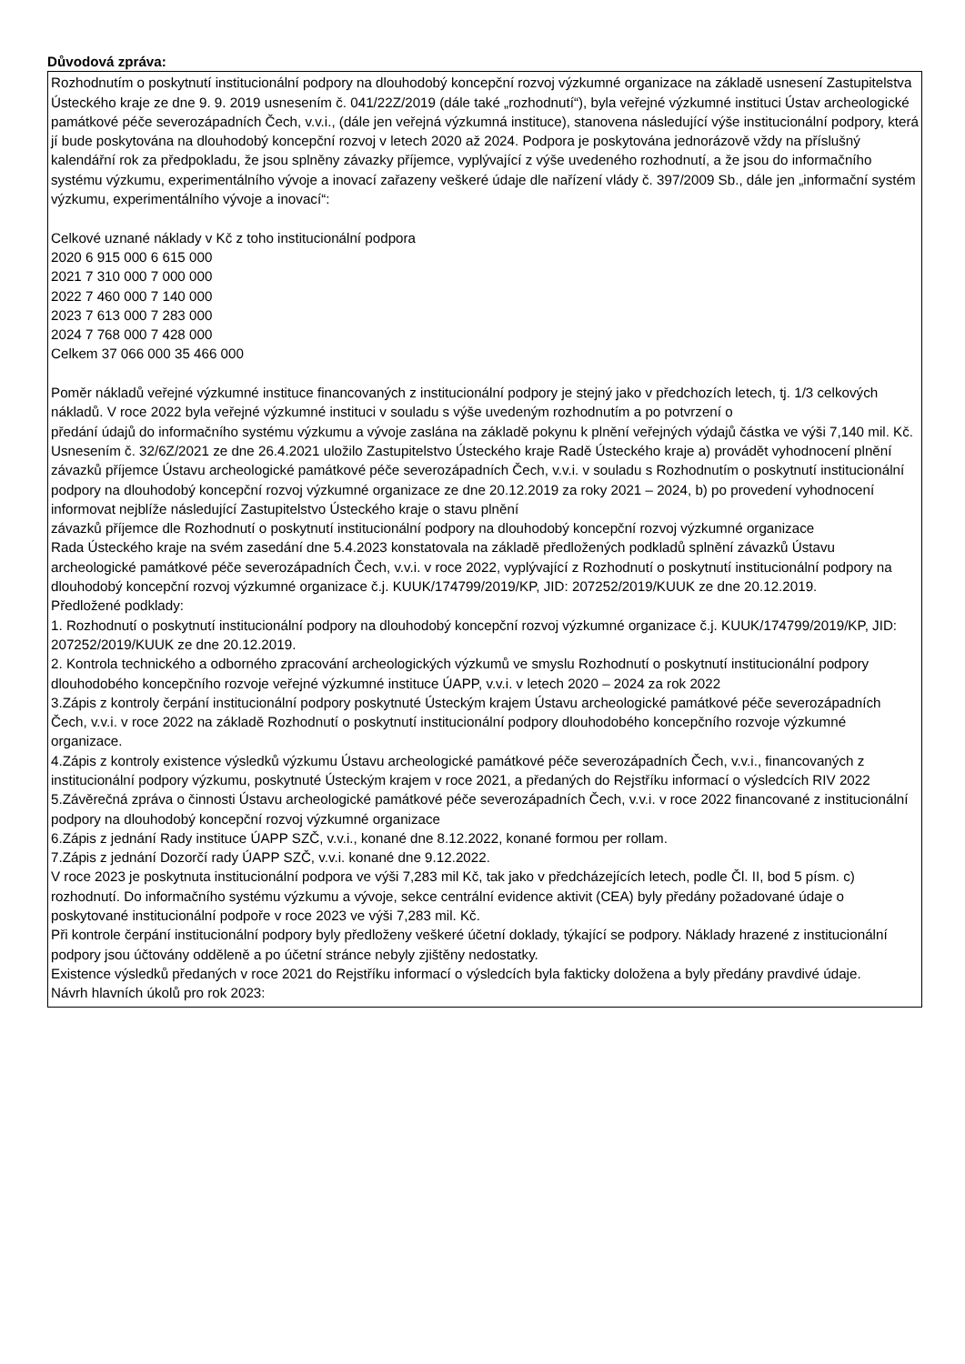Důvodová zpráva:
Rozhodnutím o poskytnutí institucionální podpory na dlouhodobý koncepční rozvoj výzkumné organizace na základě usnesení Zastupitelstva Ústeckého kraje ze dne 9. 9. 2019 usnesením č. 041/22Z/2019 (dále také „rozhodnutí“), byla veřejné výzkumné instituci Ústav archeologické památkové péče severozápadních Čech, v.v.i., (dále jen veřejná výzkumná instituce), stanovena následující výše institucionální podpory, která jí bude poskytována na dlouhodobý koncepční rozvoj v letech 2020 až 2024. Podpora je poskytována jednorázově vždy na příslušný kalendářní rok za předpokladu, že jsou splněny závazky příjemce, vyplývající z výše uvedeného rozhodnutí, a že jsou do informačního systému výzkumu, experimentálního vývoje a inovací zařazeny veškeré údaje dle nařízení vlády č. 397/2009 Sb., dále jen „informační systém výzkumu, experimentálního vývoje a inovací“:
Celkové uznané náklady v Kč z toho institucionální podpora
2020 6 915 000 6 615 000
2021 7 310 000 7 000 000
2022 7 460 000 7 140 000
2023 7 613 000 7 283 000
2024 7 768 000 7 428 000
Celkem 37 066 000 35 466 000
Poměr nákladů veřejné výzkumné instituce financovaných z institucionální podpory je stejný jako v předchozích letech, tj. 1/3 celkových nákladů. V roce 2022 byla veřejné výzkumné instituci v souladu s výše uvedeným rozhodnutím a po potvrzení o
předání údajů do informačního systému výzkumu a vývoje zaslána na základě pokynu k plnění veřejných výdajů částka ve výši 7,140 mil. Kč.
Usnesením č. 32/6Z/2021 ze dne 26.4.2021 uložilo Zastupitelstvo Ústeckého kraje Radě Ústeckého kraje a) provádět vyhodnocení plnění závazků příjemce Ústavu archeologické památkové péče severozápadních Čech, v.v.i. v souladu s Rozhodnutím o poskytnutí institucionální podpory na dlouhodobý koncepční rozvoj výzkumné organizace ze dne 20.12.2019 za roky 2021 – 2024, b) po provedení vyhodnocení informovat nejblíže následující Zastupitelstvo Ústeckého kraje o stavu plnění
závazků příjemce dle Rozhodnutí o poskytnutí institucionální podpory na dlouhodobý koncepční rozvoj výzkumné organizace
Rada Ústeckého kraje na svém zasedání dne 5.4.2023 konstatovala na základě předložených podkladů splnění závazků Ústavu archeologické památkové péče severozápadních Čech, v.v.i. v roce 2022, vyplývající z Rozhodnutí o poskytnutí institucionální podpory na dlouhodobý koncepční rozvoj výzkumné organizace č.j. KUUK/174799/2019/KP, JID: 207252/2019/KUUK ze dne 20.12.2019.
Předložené podklady:
1. Rozhodnutí o poskytnutí institucionální podpory na dlouhodobý koncepční rozvoj výzkumné organizace č.j. KUUK/174799/2019/KP, JID: 207252/2019/KUUK ze dne 20.12.2019.
2. Kontrola technického a odborného zpracování archeologických výzkumů ve smyslu Rozhodnutí o poskytnutí institucionální podpory dlouhodobého koncepčního rozvoje veřejné výzkumné instituce ÚAPP, v.v.i. v letech 2020 – 2024 za rok 2022
3.Zápis z kontroly čerpání institucionální podpory poskytnuté Ústeckým krajem Ústavu archeologické památkové péče severozápadních Čech, v.v.i. v roce 2022 na základě Rozhodnutí o poskytnutí institucionální podpory dlouhodobého koncepčního rozvoje výzkumné organizace.
4.Zápis z kontroly existence výsledků výzkumu Ústavu archeologické památkové péče severozápadních Čech, v.v.i., financovaných z institucionální podpory výzkumu, poskytnuté Ústeckým krajem v roce 2021, a předaných do Rejstříku informací o výsledcích RIV 2022
5.Závěrečná zpráva o činnosti Ústavu archeologické památkové péče severozápadních Čech, v.v.i. v roce 2022 financované z institucionální podpory na dlouhodobý koncepční rozvoj výzkumné organizace
6.Zápis z jednání Rady instituce ÚAPP SZČ, v.v.i., konané dne 8.12.2022, konané formou per rollam.
7.Zápis z jednání Dozorčí rady ÚAPP SZČ, v.v.i. konané dne 9.12.2022.
V roce 2023 je poskytnuta institucionální podpora ve výši 7,283 mil Kč, tak jako v předcházejících letech, podle Čl. II, bod 5 písm. c) rozhodnutí. Do informačního systému výzkumu a vývoje, sekce centrální evidence aktivit (CEA) byly předány požadované údaje o poskytované institucionální podpoře v roce 2023 ve výši 7,283 mil. Kč.
Při kontrole čerpání institucionální podpory byly předloženy veškeré účetní doklady, týkající se podpory. Náklady hrazené z institucionální podpory jsou účtovány odděleně a po účetní stránce nebyly zjištěny nedostatky.
Existence výsledků předaných v roce 2021 do Rejstříku informací o výsledcích byla fakticky doložena a byly předány pravdivé údaje.
Návrh hlavních úkolů pro rok 2023: